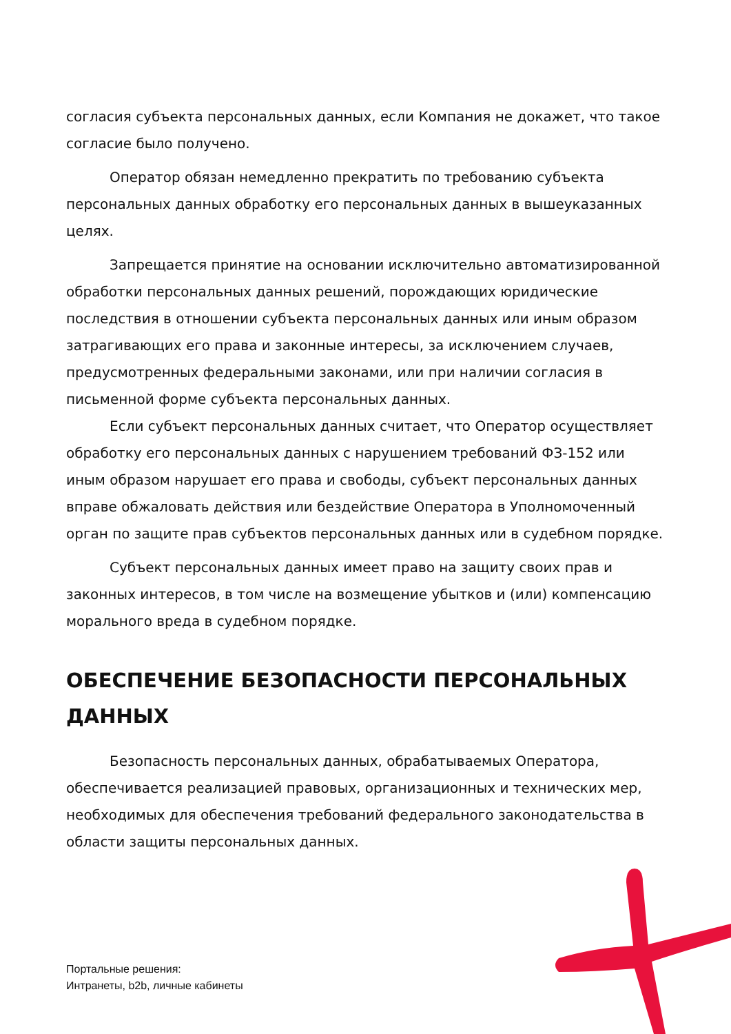согласия субъекта персональных данных, если Компания не докажет, что такое согласие было получено.
Оператор обязан немедленно прекратить по требованию субъекта персональных данных обработку его персональных данных в вышеуказанных целях.
Запрещается принятие на основании исключительно автоматизированной обработки персональных данных решений, порождающих юридические последствия в отношении субъекта персональных данных или иным образом затрагивающих его права и законные интересы, за исключением случаев, предусмотренных федеральными законами, или при наличии согласия в письменной форме субъекта персональных данных.
Если субъект персональных данных считает, что Оператор осуществляет обработку его персональных данных с нарушением требований ФЗ-152 или иным образом нарушает его права и свободы, субъект персональных данных вправе обжаловать действия или бездействие Оператора в Уполномоченный орган по защите прав субъектов персональных данных или в судебном порядке.
Субъект персональных данных имеет право на защиту своих прав и законных интересов, в том числе на возмещение убытков и (или) компенсацию морального вреда в судебном порядке.
ОБЕСПЕЧЕНИЕ БЕЗОПАСНОСТИ ПЕРСОНАЛЬНЫХ ДАННЫХ
Безопасность персональных данных, обрабатываемых Оператора, обеспечивается реализацией правовых, организационных и технических мер, необходимых для обеспечения требований федерального законодательства в области защиты персональных данных.
Портальные решения:
Интранеты, b2b, личные кабинеты